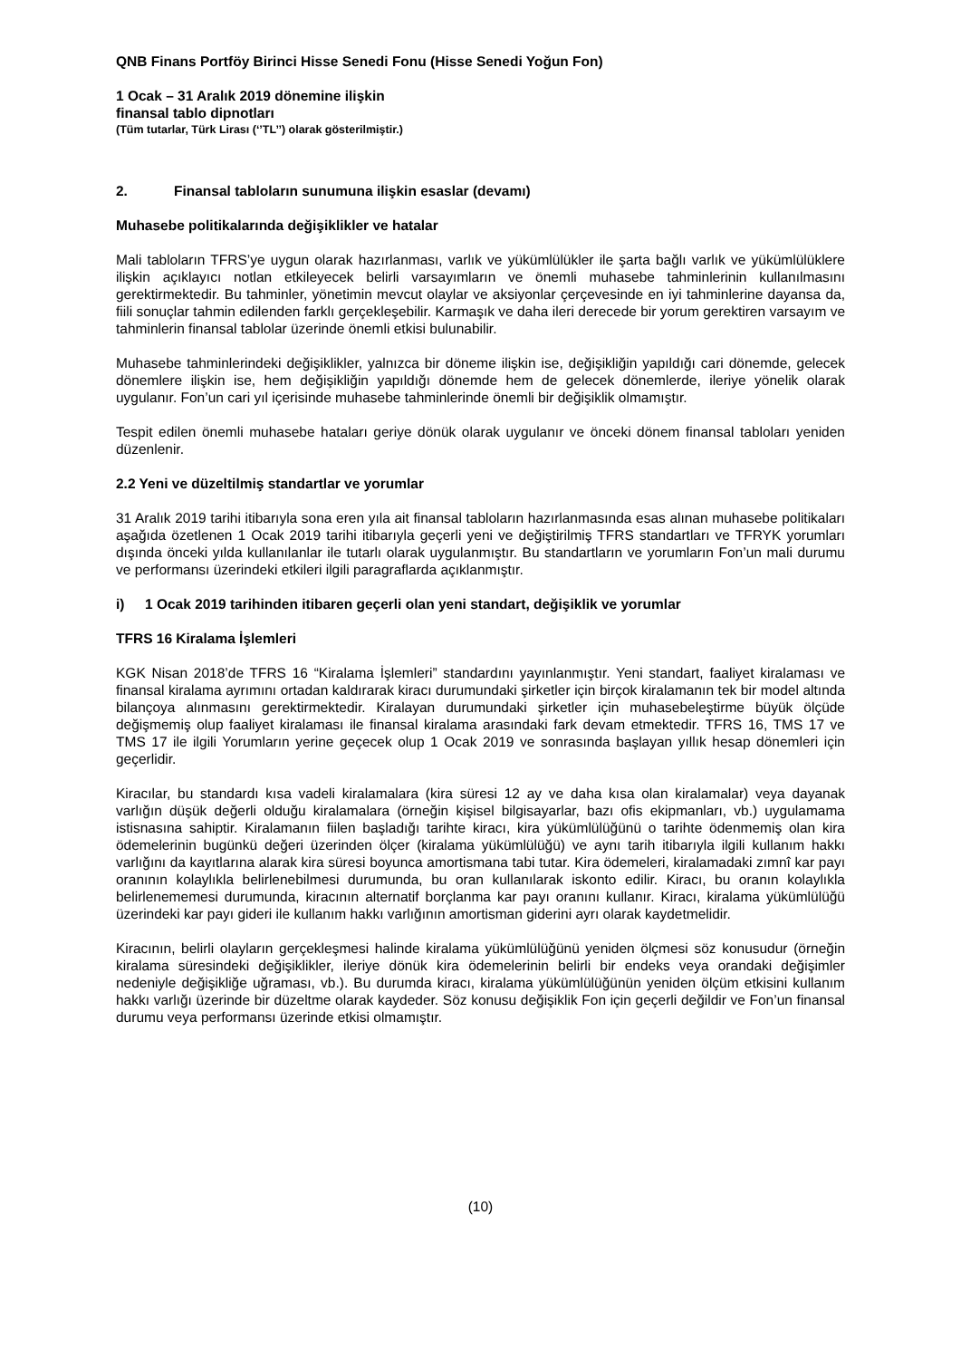QNB Finans Portföy Birinci Hisse Senedi Fonu (Hisse Senedi Yoğun Fon)
1 Ocak – 31 Aralık 2019 dönemine ilişkin
finansal tablo dipnotları
(Tüm tutarlar, Türk Lirası (‘’TL’’) olarak gösterilmiştir.)
2. Finansal tabloların sunumuna ilişkin esaslar (devamı)
Muhasebe politikalarında değişiklikler ve hatalar
Mali tabloların TFRS’ye uygun olarak hazırlanması, varlık ve yükümlülükler ile şarta bağlı varlık ve yükümlülüklere ilişkin açıklayıcı notlan etkileyecek belirli varsayımların ve önemli muhasebe tahminlerinin kullanılmasını gerektirmektedir. Bu tahminler, yönetimin mevcut olaylar ve aksiyonlar çerçevesinde en iyi tahminlerine dayansa da, fiili sonuçlar tahmin edilenden farklı gerçekleşebilir. Karmaşık ve daha ileri derecede bir yorum gerektiren varsayım ve tahminlerin finansal tablolar üzerinde önemli etkisi bulunabilir.
Muhasebe tahminlerindeki değişiklikler, yalnızca bir döneme ilişkin ise, değişikliğin yapıldığı cari dönemde, gelecek dönemlere ilişkin ise, hem değişikliğin yapıldığı dönemde hem de gelecek dönemlerde, ileriye yönelik olarak uygulanır. Fon’un cari yıl içerisinde muhasebe tahminlerinde önemli bir değişiklik olmamıştır.
Tespit edilen önemli muhasebe hataları geriye dönük olarak uygulanır ve önceki dönem finansal tabloları yeniden düzenlenir.
2.2 Yeni ve düzeltilmiş standartlar ve yorumlar
31 Aralık 2019 tarihi itibarıyla sona eren yıla ait finansal tabloların hazırlanmasında esas alınan muhasebe politikaları aşağıda özetlenen 1 Ocak 2019 tarihi itibarıyla geçerli yeni ve değiştirilmiş TFRS standartları ve TFRYK yorumları dışında önceki yılda kullanılanlar ile tutarlı olarak uygulanmıştır. Bu standartların ve yorumların Fon’un mali durumu ve performansı üzerindeki etkileri ilgili paragraflarda açıklanmıştır.
i) 1 Ocak 2019 tarihinden itibaren geçerli olan yeni standart, değişiklik ve yorumlar
TFRS 16 Kiralama İşlemleri
KGK Nisan 2018’de TFRS 16 “Kiralama İşlemleri” standardını yayınlanmıştır. Yeni standart, faaliyet kiralaması ve finansal kiralama ayrımını ortadan kaldırarak kiracı durumundaki şirketler için birçok kiralamanın tek bir model altında bilançoya alınmasını gerektirmektedir. Kiralayan durumundaki şirketler için muhasebeleştirme büyük ölçüde değişmemiş olup faaliyet kiralaması ile finansal kiralama arasındaki fark devam etmektedir. TFRS 16, TMS 17 ve TMS 17 ile ilgili Yorumların yerine geçecek olup 1 Ocak 2019 ve sonrasında başlayan yıllık hesap dönemleri için geçerlidir.
Kiracılar, bu standardı kısa vadeli kiralamalara (kira süresi 12 ay ve daha kısa olan kiralamalar) veya dayanak varlığın düşük değerli olduğu kiralamalara (örneğin kişisel bilgisayarlar, bazı ofis ekipmanları, vb.) uygulamama istisnasına sahiptir. Kiralamanın fiilen başladığı tarihte kiracı, kira yükümlülüğünü o tarihte ödenmemiş olan kira ödemelerinin bugünkü değeri üzerinden ölçer (kiralama yükümlülüğü) ve aynı tarih itibarıyla ilgili kullanım hakkı varlığını da kayıtlarına alarak kira süresi boyunca amortismana tabi tutar. Kira ödemeleri, kiralamadaki zımnî kar payı oranının kolaylıkla belirlenebilmesi durumunda, bu oran kullanılarak iskonto edilir. Kiracı, bu oranın kolaylıkla belirlenememesi durumunda, kiracının alternatif borçlanma kar payı oranını kullanır. Kiracı, kiralama yükümlülüğü üzerindeki kar payı gideri ile kullanım hakkı varlığının amortisman giderini ayrı olarak kaydetmelidir.
Kiracının, belirli olayların gerçekleşmesi halinde kiralama yükümlülüğünü yeniden ölçmesi söz konusudur (örneğin kiralama süresindeki değişiklikler, ileriye dönük kira ödemelerinin belirli bir endeks veya orandaki değişimler nedeniyle değişikliğe uğraması, vb.). Bu durumda kiracı, kiralama yükümlülüğünün yeniden ölçüm etkisini kullanım hakkı varlığı üzerinde bir düzeltme olarak kaydeder. Söz konusu değişiklik Fon için geçerli değildir ve Fon’un finansal durumu veya performansı üzerinde etkisi olmamıştır.
(10)